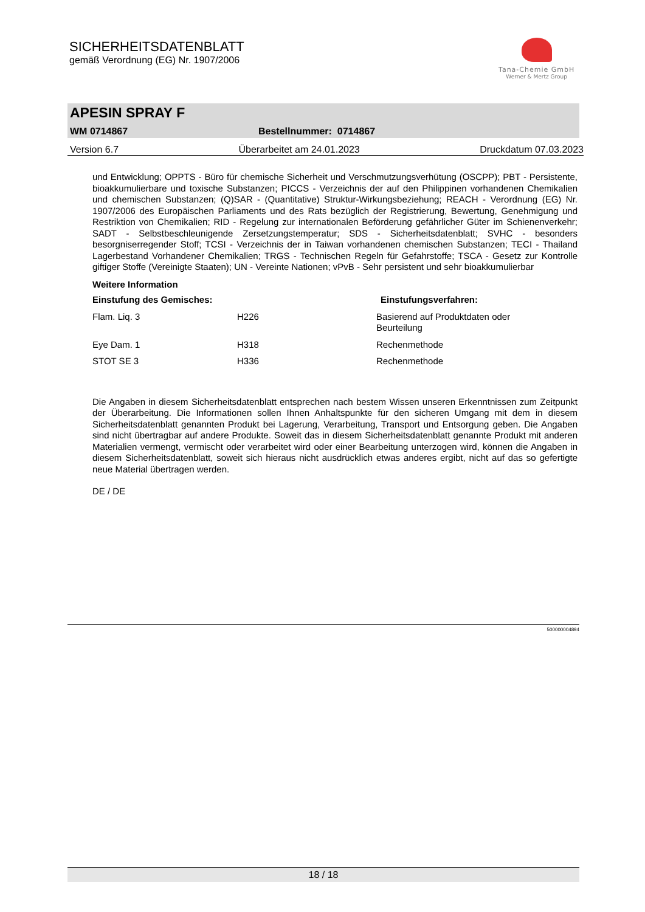SICHERHEITSDATENBLATT
gemäß Verordnung (EG) Nr. 1907/2006
Tana-Chemie GmbH
Werner & Mertz Group
APESIN SPRAY F
WM 0714867 Bestellnummer: 0714867
Version 6.7 Überarbeitet am 24.01.2023 Druckdatum 07.03.2023
und Entwicklung; OPPTS - Büro für chemische Sicherheit und Verschmutzungsverhütung (OSCPP); PBT - Persistente, bioakkumulierbare und toxische Substanzen; PICCS - Verzeichnis der auf den Philippinen vorhandenen Chemikalien und chemischen Substanzen; (Q)SAR - (Quantitative) Struktur-Wirkungsbeziehung; REACH - Verordnung (EG) Nr. 1907/2006 des Europäischen Parliaments und des Rats bezüglich der Registrierung, Bewertung, Genehmigung und Restriktion von Chemikalien; RID - Regelung zur internationalen Beförderung gefährlicher Güter im Schienenverkehr; SADT - Selbstbeschleunigende Zersetzungstemperatur; SDS - Sicherheitsdatenblatt; SVHC - besonders besorgniserregender Stoff; TCSI - Verzeichnis der in Taiwan vorhandenen chemischen Substanzen; TECI - Thailand Lagerbestand Vorhandener Chemikalien; TRGS - Technischen Regeln für Gefahrstoffe; TSCA - Gesetz zur Kontrolle giftiger Stoffe (Vereinigte Staaten); UN - Vereinte Nationen; vPvB - Sehr persistent und sehr bioakkumulierbar
Weitere Information
| Einstufung des Gemisches: | | Einstufungsverfahren: |
| --- | --- | --- |
| Flam. Liq. 3 | H226 | Basierend auf Produktdaten oder Beurteilung |
| Eye Dam. 1 | H318 | Rechenmethode |
| STOT SE 3 | H336 | Rechenmethode |
Die Angaben in diesem Sicherheitsdatenblatt entsprechen nach bestem Wissen unseren Erkenntnissen zum Zeitpunkt der Überarbeitung. Die Informationen sollen Ihnen Anhaltspunkte für den sicheren Umgang mit dem in diesem Sicherheitsdatenblatt genannten Produkt bei Lagerung, Verarbeitung, Transport und Entsorgung geben. Die Angaben sind nicht übertragbar auf andere Produkte. Soweit das in diesem Sicherheitsdatenblatt genannte Produkt mit anderen Materialien vermengt, vermischt oder verarbeitet wird oder einer Bearbeitung unterzogen wird, können die Angaben in diesem Sicherheitsdatenblatt, soweit sich hieraus nicht ausdrücklich etwas anderes ergibt, nicht auf das so gefertigte neue Material übertragen werden.
DE / DE
500000004894
18 / 18